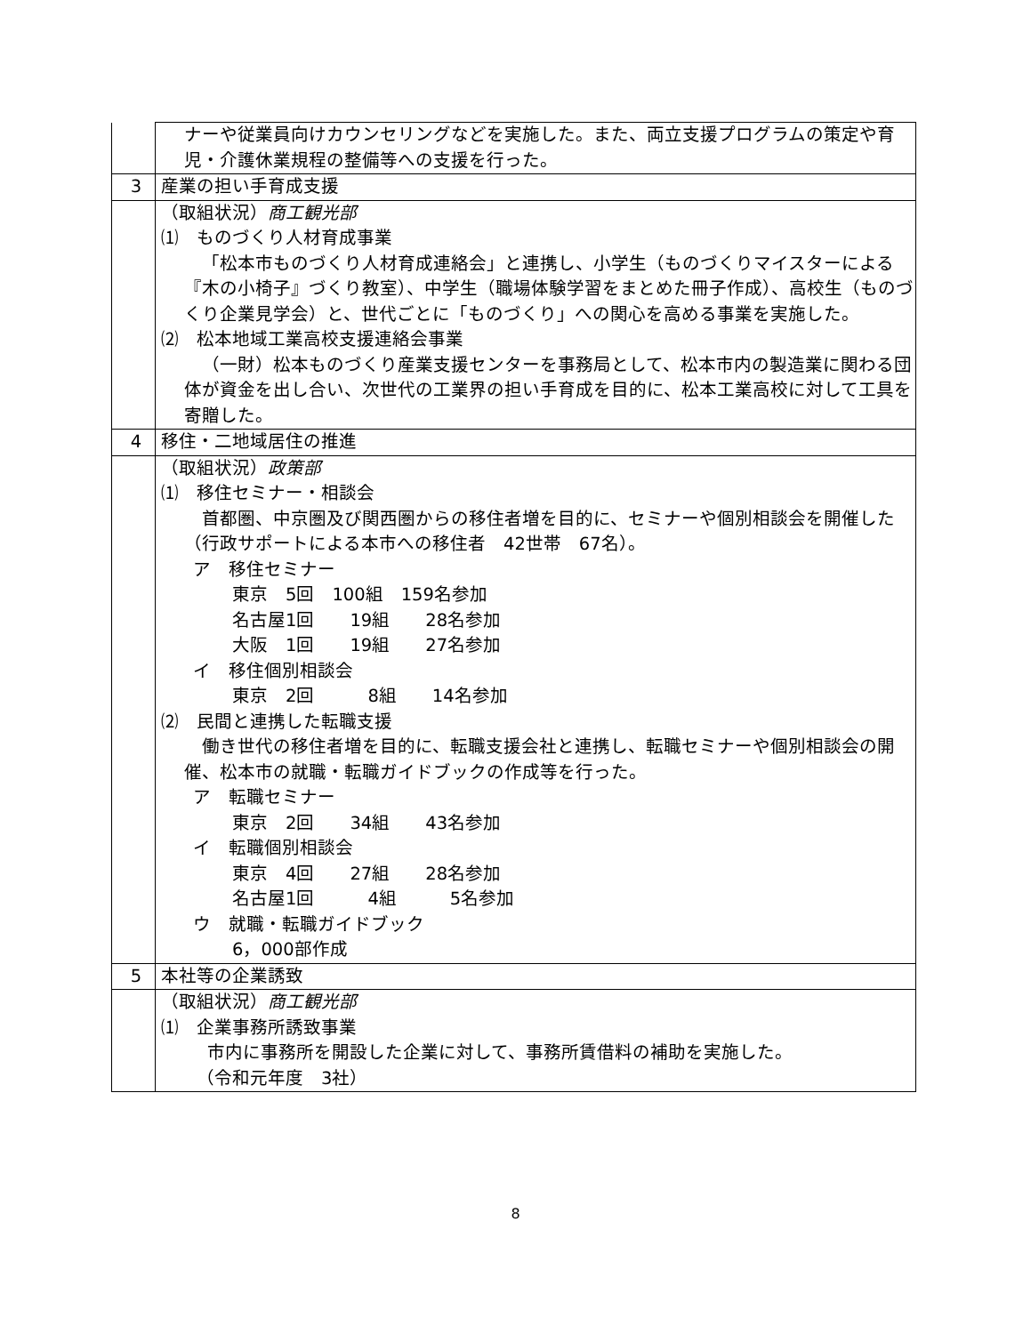| | ナーや従業員向けカウンセリングなどを実施した。また、両立支援プログラムの策定や育児・介護休業規程の整備等への支援を行った。 |
| 3 | 産業の担い手育成支援 |
| | （取組状況） 商工観光部 ⑴ ものづくり人材育成事業 「松本市ものづくり人材育成連絡会」と連携し、小学生（ものづくりマイスターによる『木の小椅子』づくり教室）、中学生（職場体験学習をまとめた冊子作成）、高校生（ものづくり企業見学会）と、世代ごとに「ものづくり」への関心を高める事業を実施した。 ⑵ 松本地域工業高校支援連絡会事業 （一財）松本ものづくり産業支援センターを事務局として、松本市内の製造業に関わる団体が資金を出し合い、次世代の工業界の担い手育成を目的に、松本工業高校に対して工具を寄贈した。 |
| 4 | 移住・二地域居住の推進 |
| | （取組状況） 政策部 ⑴ 移住セミナー・相談会 首都圏、中京圏及び関西圏からの移住者増を目的に、セミナーや個別相談会を開催した（行政サポートによる本市への移住者 42世帯 67名）。 ア 移住セミナー 東京 5回 100組 159名参加 名古屋1回 19組 28名参加 大阪 1回 19組 27名参加 イ 移住個別相談会 東京 2回 8組 14名参加 ⑵ 民間と連携した転職支援 働き世代の移住者増を目的に、転職支援会社と連携し、転職セミナーや個別相談会の開催、松本市の就職・転職ガイドブックの作成等を行った。 ア 転職セミナー 東京 2回 34組 43名参加 イ 転職個別相談会 東京 4回 27組 28名参加 名古屋1回 4組 5名参加 ウ 就職・転職ガイドブック 6，000部作成 |
| 5 | 本社等の企業誘致 |
| | （取組状況） 商工観光部 ⑴ 企業事務所誘致事業 市内に事務所を開設した企業に対して、事務所賃借料の補助を実施した。 （令和元年度 3社） |
8